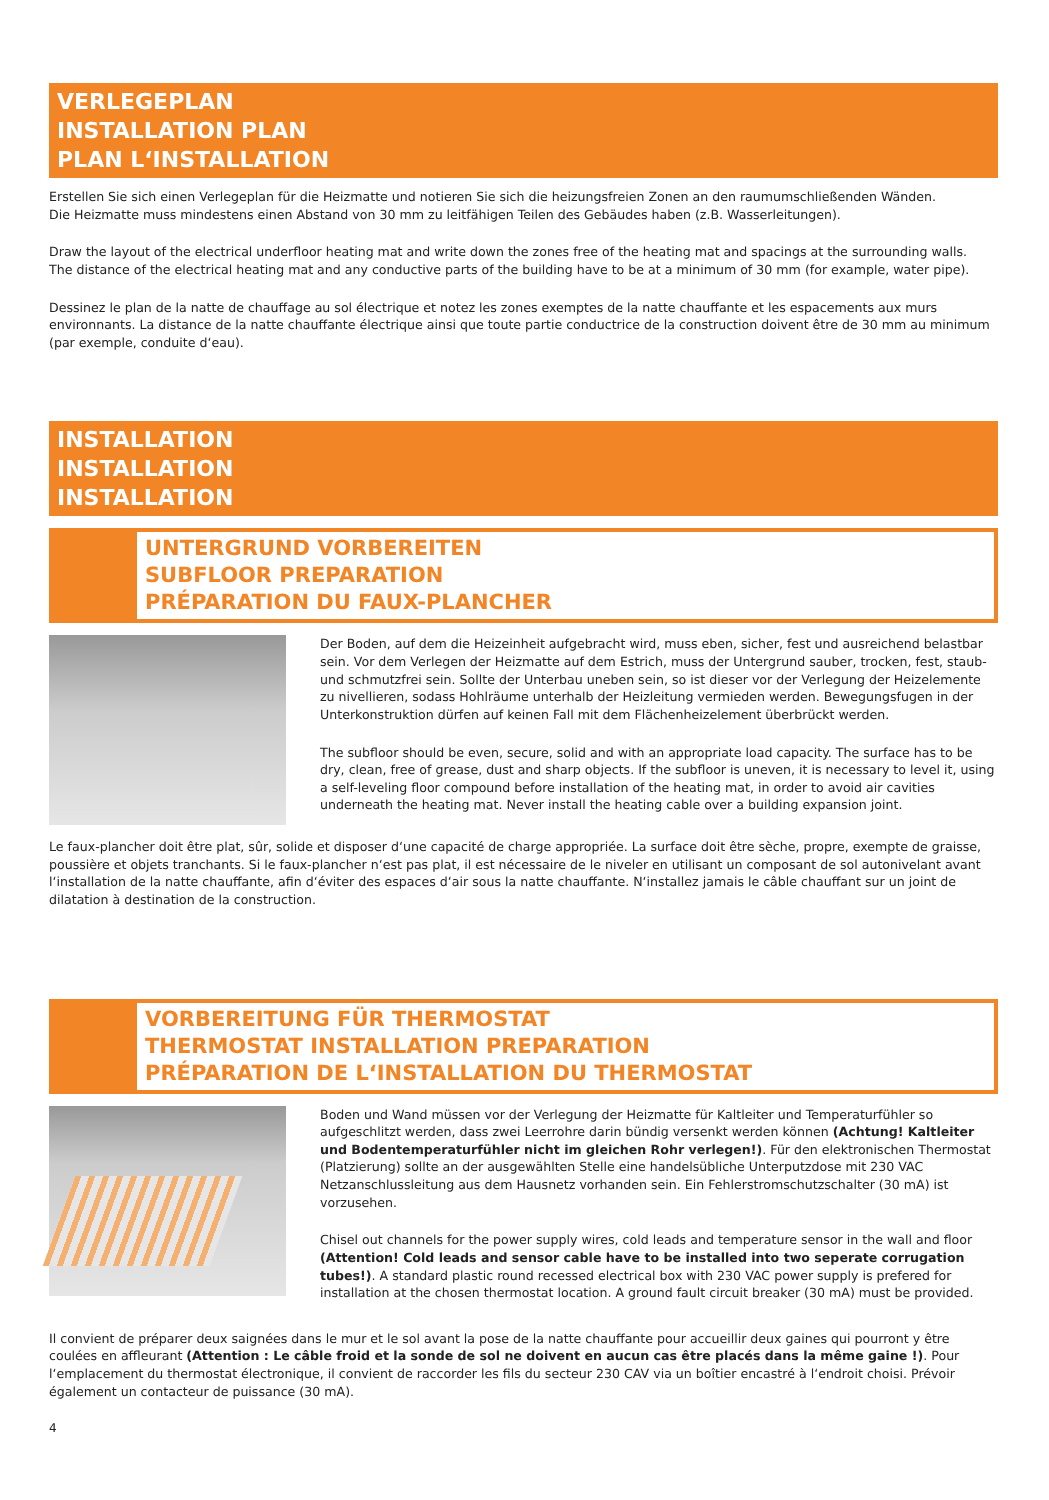VERLEGEPLAN
INSTALLATION PLAN
PLAN L‘INSTALLATION
Erstellen Sie sich einen Verlegeplan für die Heizmatte und notieren Sie sich die heizungsfreien Zonen an den raumumschließenden Wänden.
Die Heizmatte muss mindestens einen Abstand von 30 mm zu leitfähigen Teilen des Gebäudes haben (z.B. Wasserleitungen).
Draw the layout of the electrical underfloor heating mat and write down the zones free of the heating mat and spacings at the surrounding walls.
The distance of the electrical heating mat and any conductive parts of the building have to be at a minimum of 30 mm (for example, water pipe).
Dessinez le plan de la natte de chauffage au sol électrique et notez les zones exemptes de la natte chauffante et les espacements aux murs environnants. La distance de la natte chauffante électrique ainsi que toute partie conductrice de la construction doivent être de 30 mm au minimum (par exemple, conduite d‘eau).
INSTALLATION
INSTALLATION
INSTALLATION
UNTERGRUND VORBEREITEN
SUBFLOOR PREPARATION
PRÉPARATION DU FAUX-PLANCHER
Der Boden, auf dem die Heizeinheit aufgebracht wird, muss eben, sicher, fest und ausreichend belastbar sein. Vor dem Verlegen der Heizmatte auf dem Estrich, muss der Untergrund sauber, trocken, fest, staub- und schmutzfrei sein. Sollte der Unterbau uneben sein, so ist dieser vor der Verlegung der Heizelemente zu nivellieren, sodass Hohlräume unterhalb der Heizleitung vermieden werden. Bewegungsfugen in der Unterkonstruktion dürfen auf keinen Fall mit dem Flächenheizelement überbrückt werden.
The subfloor should be even, secure, solid and with an appropriate load capacity. The surface has to be dry, clean, free of grease, dust and sharp objects. If the subfloor is uneven, it is necessary to level it, using a self-leveling floor compound before installation of the heating mat, in order to avoid air cavities underneath the heating mat. Never install the heating cable over a building expansion joint.
Le faux-plancher doit être plat, sûr, solide et disposer d‘une capacité de charge appropriée. La surface doit être sèche, propre, exempte de graisse, poussière et objets tranchants. Si le faux-plancher n‘est pas plat, il est nécessaire de le niveler en utilisant un composant de sol autonivelant avant l‘installation de la natte chauffante, afin d‘éviter des espaces d‘air sous la natte chauffante. N‘installez jamais le câble chauffant sur un joint de dilatation à destination de la construction.
VORBEREITUNG FÜR THERMOSTAT
THERMOSTAT INSTALLATION PREPARATION
PRÉPARATION DE L‘INSTALLATION DU THERMOSTAT
Boden und Wand müssen vor der Verlegung der Heizmatte für Kaltleiter und Temperaturfühler so aufgeschlitzt werden, dass zwei Leerrohre darin bündig versenkt werden können (Achtung! Kaltleiter und Bodentemperaturfühler nicht im gleichen Rohr verlegen!). Für den elektronischen Thermostat (Platzierung) sollte an der ausgewählten Stelle eine handelsübliche Unterputzdose mit 230 VAC Netzanschlussleitung aus dem Hausnetz vorhanden sein. Ein Fehlerstromschutzschalter (30 mA) ist vorzusehen.
Chisel out channels for the power supply wires, cold leads and temperature sensor in the wall and floor (Attention! Cold leads and sensor cable have to be installed into two seperate corrugation tubes!). A standard plastic round recessed electrical box with 230 VAC power supply is prefered for installation at the chosen thermostat location. A ground fault circuit breaker (30 mA) must be provided.
Il convient de préparer deux saignées dans le mur et le sol avant la pose de la natte chauffante pour accueillir deux gaines qui pourront y être coulées en affleurant (Attention : Le câble froid et la sonde de sol ne doivent en aucun cas être placés dans la même gaine !). Pour l‘emplacement du thermostat électronique, il convient de raccorder les fils du secteur 230 CAV via un boîtier encastré à l‘endroit choisi. Prévoir également un contacteur de puissance (30 mA).
4